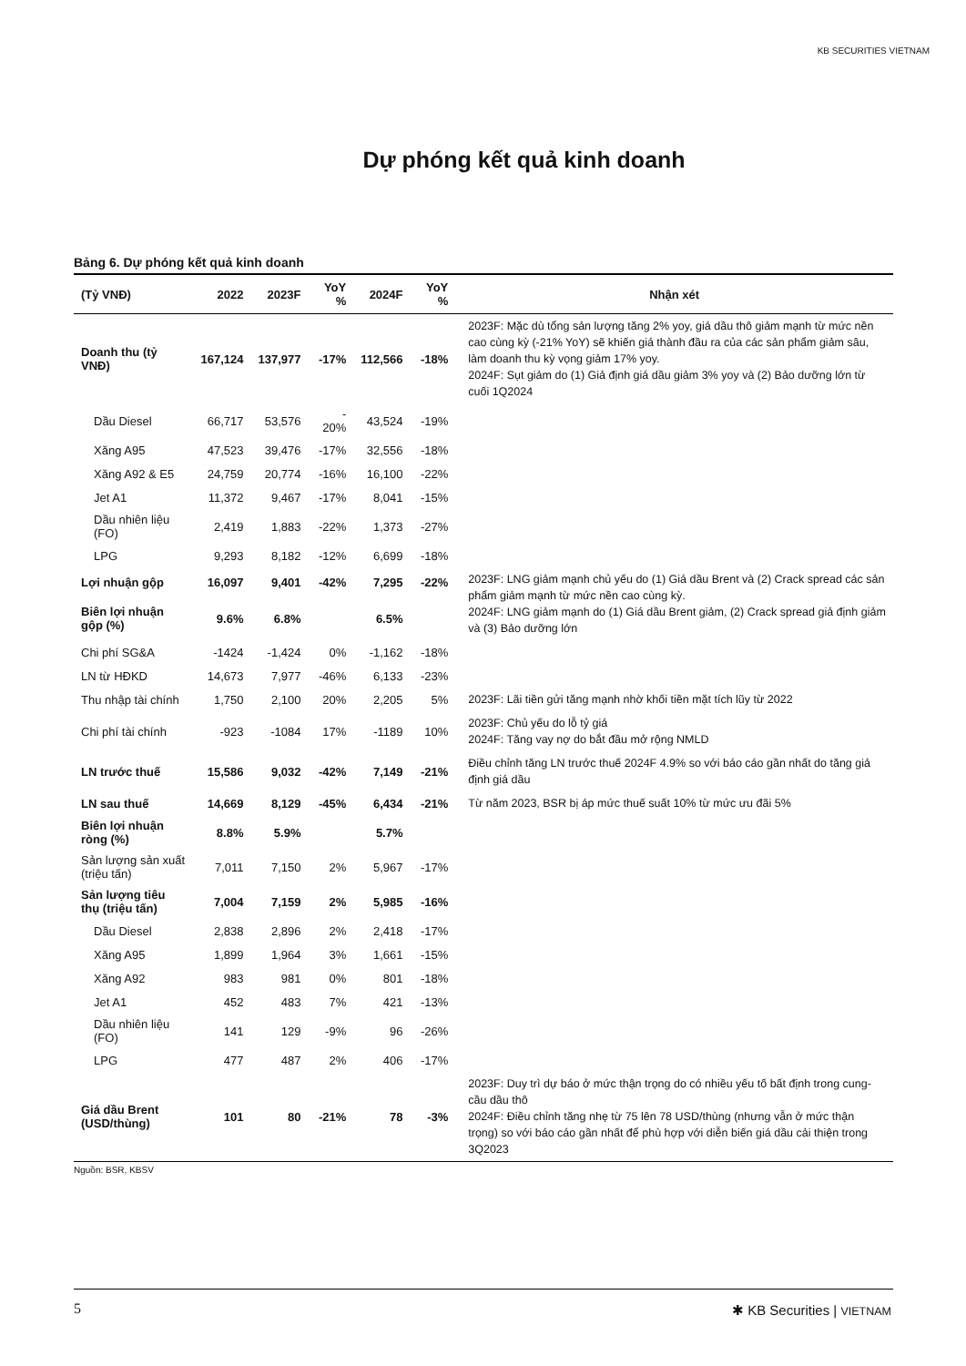KB SECURITIES VIETNAM
Dự phóng kết quả kinh doanh
Bảng 6. Dự phóng kết quả kinh doanh
| (Tỷ VNĐ) | 2022 | 2023F | YoY % | 2024F | YoY % | Nhận xét |
| --- | --- | --- | --- | --- | --- | --- |
| Doanh thu (tỷ VNĐ) | 167,124 | 137,977 | -17% | 112,566 | -18% | 2023F: Mặc dù tổng sản lượng tăng 2% yoy, giá dầu thô giảm mạnh từ mức nền cao cùng kỳ (-21% YoY) sẽ khiến giá thành đầu ra của các sản phẩm giảm sâu, làm doanh thu kỳ vọng giảm 17% yoy. 2024F: Sụt giảm do (1) Giả định giá dầu giảm 3% yoy và (2) Bảo dưỡng lớn từ cuối 1Q2024 |
| Dầu Diesel | 66,717 | 53,576 | - 20% | 43,524 | -19% | |
| Xăng A95 | 47,523 | 39,476 | -17% | 32,556 | -18% | |
| Xăng A92 & E5 | 24,759 | 20,774 | -16% | 16,100 | -22% | |
| Jet A1 | 11,372 | 9,467 | -17% | 8,041 | -15% | |
| Dầu nhiên liệu (FO) | 2,419 | 1,883 | -22% | 1,373 | -27% | |
| LPG | 9,293 | 8,182 | -12% | 6,699 | -18% | |
| Lợi nhuận gộp | 16,097 | 9,401 | -42% | 7,295 | -22% | 2023F: LNG giảm mạnh chủ yếu do (1) Giá dầu Brent và (2) Crack spread các sản phẩm giảm mạnh từ mức nền cao cùng kỳ. 2024F: LNG giảm mạnh do (1) Giá dầu Brent giảm, (2) Crack spread giả định giảm và (3) Bảo dưỡng lớn |
| Biên lợi nhuận gộp (%) | 9.6% | 6.8% | | 6.5% | | |
| Chi phí SG&A | -1424 | -1,424 | 0% | -1,162 | -18% | |
| LN từ HĐKD | 14,673 | 7,977 | -46% | 6,133 | -23% | |
| Thu nhập tài chính | 1,750 | 2,100 | 20% | 2,205 | 5% | 2023F: Lãi tiền gửi tăng mạnh nhờ khối tiền mặt tích lũy từ 2022 |
| Chi phí tài chính | -923 | -1084 | 17% | -1189 | 10% | 2023F: Chủ yếu do lỗ tỷ giá 2024F: Tăng vay nợ do bắt đầu mở rộng NMLD |
| LN trước thuế | 15,586 | 9,032 | -42% | 7,149 | -21% | Điều chỉnh tăng LN trước thuế 2024F 4.9% so với báo cáo gần nhất do tăng giả định giá dầu |
| LN sau thuế | 14,669 | 8,129 | -45% | 6,434 | -21% | Từ năm 2023, BSR bị áp mức thuế suất 10% từ mức ưu đãi 5% |
| Biên lợi nhuận ròng (%) | 8.8% | 5.9% | | 5.7% | | |
| Sản lượng sản xuất (triệu tấn) | 7,011 | 7,150 | 2% | 5,967 | -17% | |
| Sản lượng tiêu thụ (triệu tấn) | 7,004 | 7,159 | 2% | 5,985 | -16% | |
| Dầu Diesel | 2,838 | 2,896 | 2% | 2,418 | -17% | |
| Xăng A95 | 1,899 | 1,964 | 3% | 1,661 | -15% | |
| Xăng A92 | 983 | 981 | 0% | 801 | -18% | |
| Jet A1 | 452 | 483 | 7% | 421 | -13% | |
| Dầu nhiên liệu (FO) | 141 | 129 | -9% | 96 | -26% | |
| LPG | 477 | 487 | 2% | 406 | -17% | |
| Giá dầu Brent (USD/thùng) | 101 | 80 | -21% | 78 | -3% | 2023F: Duy trì dự báo ở mức thận trọng do có nhiều yếu tố bất định trong cung-cầu dầu thô 2024F: Điều chỉnh tăng nhẹ từ 75 lên 78 USD/thùng (nhưng vẫn ở mức thận trọng) so với báo cáo gần nhất để phù hợp với diễn biến giá dầu cải thiện trong 3Q2023 |
Nguồn: BSR, KBSV
5 ✱ KB Securities | VIETNAM